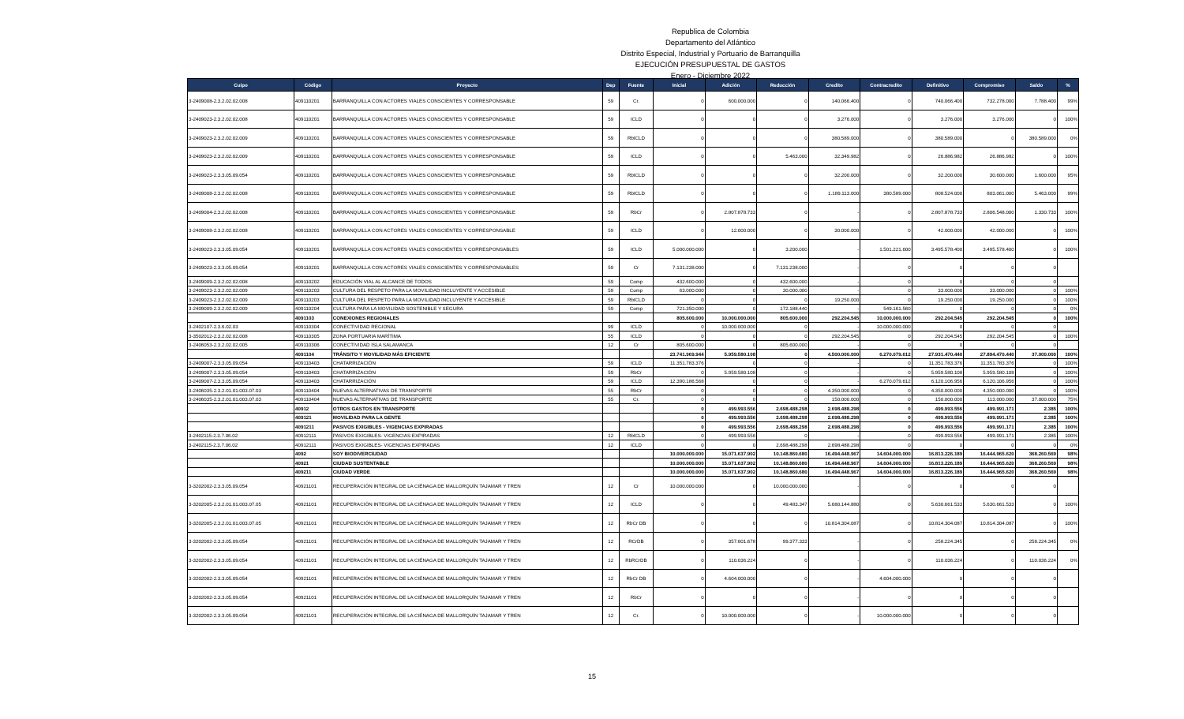Republica de Colombia
Departamento del Atlántico
Distrito Especial, Industrial y Portuario de Barranquilla
EJECUCIÓN PRESUPUESTAL DE GASTOS
Enero - Diciembre 2022
| Cuipo | Código | Proyecto | Dep | Fuente | Inicial | Adición | Reducción | Credito | Contracredito | Definitivo | Compromiso | Saldo | % |
| --- | --- | --- | --- | --- | --- | --- | --- | --- | --- | --- | --- | --- | --- |
| 3-2409008-2.3.2.02.02.008 | 409110201 | BARRANQUILLA CON ACTORES VIALES CONSCIENTES Y CORRESPONSABLE | 59 | Cr. | 0 | 600.000.000 | 0 | 140.066.400 | 0 | 740.066.400 | 732.278.000 | 7.788.400 | 99% |
| 3-2409023-2.3.2.02.02.008 | 409110201 | BARRANQUILLA CON ACTORES VIALES CONSCIENTES Y CORRESPONSABLE | 59 | ICLD | 0 | 0 | 0 | 3.276.000 | 0 | 3.276.000 | 3.276.000 | 0 | 100% |
| 3-2409023-2.3.2.02.02.009 | 409110201 | BARRANQUILLA CON ACTORES VIALES CONSCIENTES Y CORRESPONSABLE | 59 | RbICLD | 0 | 0 | 0 | 380.589.000 | 0 | 380.589.000 | 0 | 380.589.000 | 0% |
| 3-2409023-2.3.2.02.02.009 | 409110201 | BARRANQUILLA CON ACTORES VIALES CONSCIENTES Y CORRESPONSABLE | 59 | ICLD | 0 | 0 | 5.463.000 | 32.349.982 | 0 | 26.886.982 | 26.886.982 | 0 | 100% |
| 3-2409023-2.3.3.05.09.054 | 409110201 | BARRANQUILLA CON ACTORES VIALES CONSCIENTES Y CORRESPONSABLE | 59 | RbICLD | 0 | 0 | 0 | 32.200.000 | 0 | 32.200.000 | 30.600.000 | 1.600.000 | 95% |
| 3-2409008-2.3.2.02.02.008 | 409110201 | BARRANQUILLA CON ACTORES VIALES CONSCIENTES Y CORRESPONSABLE | 59 | RbICLD | 0 | 0 | 0 | 1.189.113.000 | 380.589.000 | 808.524.000 | 803.061.000 | 5.463.000 | 99% |
| 3-2409004-2.3.2.02.02.008 | 409110201 | BARRANQUILLA CON ACTORES VIALES CONSCIENTES Y CORRESPONSABLE | 59 | RbCr | 0 | 2.807.878.733 | 0 | - | 0 | 2.807.878.733 | 2.806.548.000 | 1.330.733 | 100% |
| 3-2409008-2.3.2.02.02.008 | 409110201 | BARRANQUILLA CON ACTORES VIALES CONSCIENTES Y CORRESPONSABLE | 59 | ICLD | 0 | 12.000.000 | 0 | 30.000.000 | 0 | 42.000.000 | 42.000.000 | 0 | 100% |
| 3-2409023-2.3.3.05.09.054 | 409110201 | BARRANQUILLA CON ACTORES VIALES CONSCIENTES Y CORRESPONSABLES | 59 | ICLD | 5.000.000.000 | 0 | 3.200.000 | - | 1.501.221.600 | 3.495.578.400 | 3.495.578.400 | 0 | 100% |
| 3-2409023-2.3.3.05.09.054 | 409110201 | BARRANQUILLA CON ACTORES VIALES CONSCIENTES Y CORRESPONSABLES | 59 | Cr | 7.131.238.000 | 0 | 7.131.238.000 | - | 0 | 0 | 0 | 0 | |
| 3-2409009-2.3.2.02.02.008 | 409110202 | EDUCACIÓN VIAL AL ALCANCE DE TODOS | 59 | Comp | 432.600.000 | 0 | 432.600.000 | - | 0 | 0 | 0 | 0 | |
| 3-2409023-2.3.2.02.02.009 | 409110203 | CULTURA DEL RESPETO PARA LA MOVILIDAD INCLUYENTE Y ACCESIBLE | 59 | Comp | 63.000.000 | 0 | 30.000.000 | - | 0 | 33.000.000 | 33.000.000 | 0 | 100% |
| 3-2409023-2.3.2.02.02.009 | 409110203 | CULTURA DEL RESPETO PARA LA MOVILIDAD INCLUYENTE Y ACCESIBLE | 59 | RbICLD | 0 | 0 | 0 | 19.250.000 | 0 | 19.250.000 | 19.250.000 | 0 | 100% |
| 3-2409009-2.3.2.02.02.009 | 409110204 | CULTURA PARA LA MOVILIDAD SOSTENIBLE Y SEGURA | 59 | Comp | 721.350.000 | 0 | 172.188.440 | - | 549.161.560 | 0 | 0 | 0 | 0% |
| | 4091103 | CONEXIONES REGIONALES | | | 805.600.000 | 10.000.000.000 | 805.600.000 | 292.204.545 | 10.000.000.000 | 292.204.545 | 292.204.545 | 0 | 100% |
| 3-2402107-2.3.6.02.03 | 409110304 | CONECTIVIDAD REGIONAL | 99 | ICLD | 0 | 10.000.000.000 | 0 | - | 10.000.000.000 | 0 | 0 | 0 | |
| 3-3502012-2.3.2.02.02.008 | 409110305 | ZONA PORTUARIA MARÍTIMA | 55 | ICLD | 0 | 0 | 0 | 292.204.545 | 0 | 292.204.545 | 292.204.545 | 0 | 100% |
| 3-2406053-2.3.2.02.02.005 | 409110306 | CONECTIVIDAD ISLA SALAMANCA | 12 | Cr | 805.600.000 | 0 | 805.600.000 | - | 0 | 0 | 0 | 0 | |
| | 4091104 | TRÁNSITO Y MOVILIDAD MÁS EFICIENTE | | | 23.741.969.944 | 5.959.580.108 | 0 | 4.500.000.000 | 6.270.079.612 | 27.931.470.440 | 27.894.470.440 | 37.000.000 | 100% |
| 3-2409007-2.3.3.05.09.054 | 409110403 | CHATARRIZACIÓN | 59 | ICLD | 11.351.783.376 | 0 | 0 | - | 0 | 11.351.783.376 | 11.351.783.376 | 0 | 100% |
| 3-2409007-2.3.3.05.09.054 | 409110403 | CHATARRIZACIÓN | 59 | RbCr | 0 | 5.959.580.108 | 0 | - | 0 | 5.959.580.108 | 5.959.580.108 | 0 | 100% |
| 3-2409007-2.3.3.05.09.054 | 409110403 | CHATARRIZACIÓN | 59 | ICLD | 12.390.186.568 | 0 | 0 | - | 6.270.079.612 | 6.120.106.956 | 6.120.106.956 | 0 | 100% |
| 3-2406035-2.3.2.01.01.003.07.03 | 409110404 | NUEVAS ALTERNATIVAS DE TRANSPORTE | 55 | RbCr | 0 | 0 | 0 | 4.350.000.000 | 0 | 4.350.000.000 | 4.350.000.000 | 0 | 100% |
| 3-2406035-2.3.2.01.01.003.07.03 | 409110404 | NUEVAS ALTERNATIVAS DE TRANSPORTE | 55 | Cr. | 0 | 0 | 0 | 150.000.000 | 0 | 150.000.000 | 113.000.000 | 37.000.000 | 75% |
| | 40912 | OTROS GASTOS EN TRANSPORTE | | | 0 | 499.993.556 | 2.698.488.298 | 2.698.488.298 | 0 | 499.993.556 | 499.991.171 | 2.385 | 100% |
| | 409121 | MOVILIDAD PARA LA GENTE | | | 0 | 499.993.556 | 2.698.488.298 | 2.698.488.298 | 0 | 499.993.556 | 499.991.171 | 2.385 | 100% |
| | 4091211 | PASIVOS EXIGIBLES - VIGENCIAS EXPIRADAS | | | 0 | 499.993.556 | 2.698.488.298 | 2.698.488.298 | 0 | 499.993.556 | 499.991.171 | 2.385 | 100% |
| 3-2402115-2.3.7.06.02 | 40912111 | PASIVOS EXIGIBLES- VIGENCIAS EXPIRADAS | 12 | RbICLD | 0 | 499.993.556 | 0 | - | 0 | 499.993.556 | 499.991.171 | 2.385 | 100% |
| 3-2402115-2.3.7.06.02 | 40912111 | PASIVOS EXIGIBLES- VIGENCIAS EXPIRADAS | 12 | ICLD | 0 | 0 | 2.698.488.298 | 2.698.488.298 | 0 | 0 | 0 | 0 | 0% |
| | 4092 | SOY BIODIVERCIUDAD | | | 10.000.000.000 | 15.071.637.902 | 10.148.860.680 | 16.494.448.967 | 14.604.000.000 | 16.813.226.189 | 16.444.965.620 | 368.260.569 | 98% |
| | 40921 | CIUDAD SUSTENTABLE | | | 10.000.000.000 | 15.071.637.902 | 10.148.860.680 | 16.494.448.967 | 14.604.000.000 | 16.813.226.189 | 16.444.965.620 | 368.260.569 | 98% |
| | 409211 | CIUDAD VERDE | | | 10.000.000.000 | 15.071.637.902 | 10.148.860.680 | 16.494.448.967 | 14.604.000.000 | 16.813.226.189 | 16.444.965.620 | 368.260.569 | 98% |
| 3-3202002-2.3.3.05.09.054 | 40921101 | RECUPERACIÓN INTEGRAL DE LA CIÉNAGA DE MALLORQUÍN TAJAMAR Y TREN | 12 | Cr | 10.000.000.000 | 0 | 10.000.000.000 | - | 0 | 0 | 0 | 0 | |
| 3-3202005-2.3.2.01.01.003.07.05 | 40921101 | RECUPERACIÓN INTEGRAL DE LA CIÉNAGA DE MALLORQUÍN TAJAMAR Y TREN | 12 | ICLD | 0 | 0 | 49.483.347 | 5.680.144.880 | 0 | 5.630.661.533 | 5.630.661.533 | 0 | 100% |
| 3-3202005-2.3.2.01.01.003.07.05 | 40921101 | RECUPERACIÓN INTEGRAL DE LA CIÉNAGA DE MALLORQUÍN TAJAMAR Y TREN | 12 | RbCr DB | 0 | 0 | 0 | 10.814.304.087 | 0 | 10.814.304.087 | 10.814.304.087 | 0 | 100% |
| 3-3202002-2.3.3.05.09.054 | 40921101 | RECUPERACIÓN INTEGRAL DE LA CIÉNAGA DE MALLORQUÍN TAJAMAR Y TREN | 12 | RCrDB | 0 | 357.601.678 | 99.377.333 | - | 0 | 258.224.345 | 0 | 258.224.345 | 0% |
| 3-3202002-2.3.3.05.09.054 | 40921101 | RECUPERACIÓN INTEGRAL DE LA CIÉNAGA DE MALLORQUÍN TAJAMAR Y TREN | 12 | RbRCrDB | 0 | 110.036.224 | 0 | - | 0 | 110.036.224 | 0 | 110.036.224 | 0% |
| 3-3202002-2.3.3.05.09.054 | 40921101 | RECUPERACIÓN INTEGRAL DE LA CIÉNAGA DE MALLORQUÍN TAJAMAR Y TREN | 12 | RbCr DB | 0 | 4.604.000.000 | 0 | - | 4.604.000.000 | 0 | 0 | 0 | |
| 3-3202002-2.3.3.05.09.054 | 40921101 | RECUPERACIÓN INTEGRAL DE LA CIÉNAGA DE MALLORQUÍN TAJAMAR Y TREN | 12 | RbCr | 0 | 0 | 0 | - | 0 | 0 | 0 | 0 | |
| 3-3202002-2.3.3.05.09.054 | 40921101 | RECUPERACIÓN INTEGRAL DE LA CIÉNAGA DE MALLORQUÍN TAJAMAR Y TREN | 12 | Cr. | 0 | 10.000.000.000 | 0 | - | 10.000.000.000 | 0 | 0 | 0 | |
15